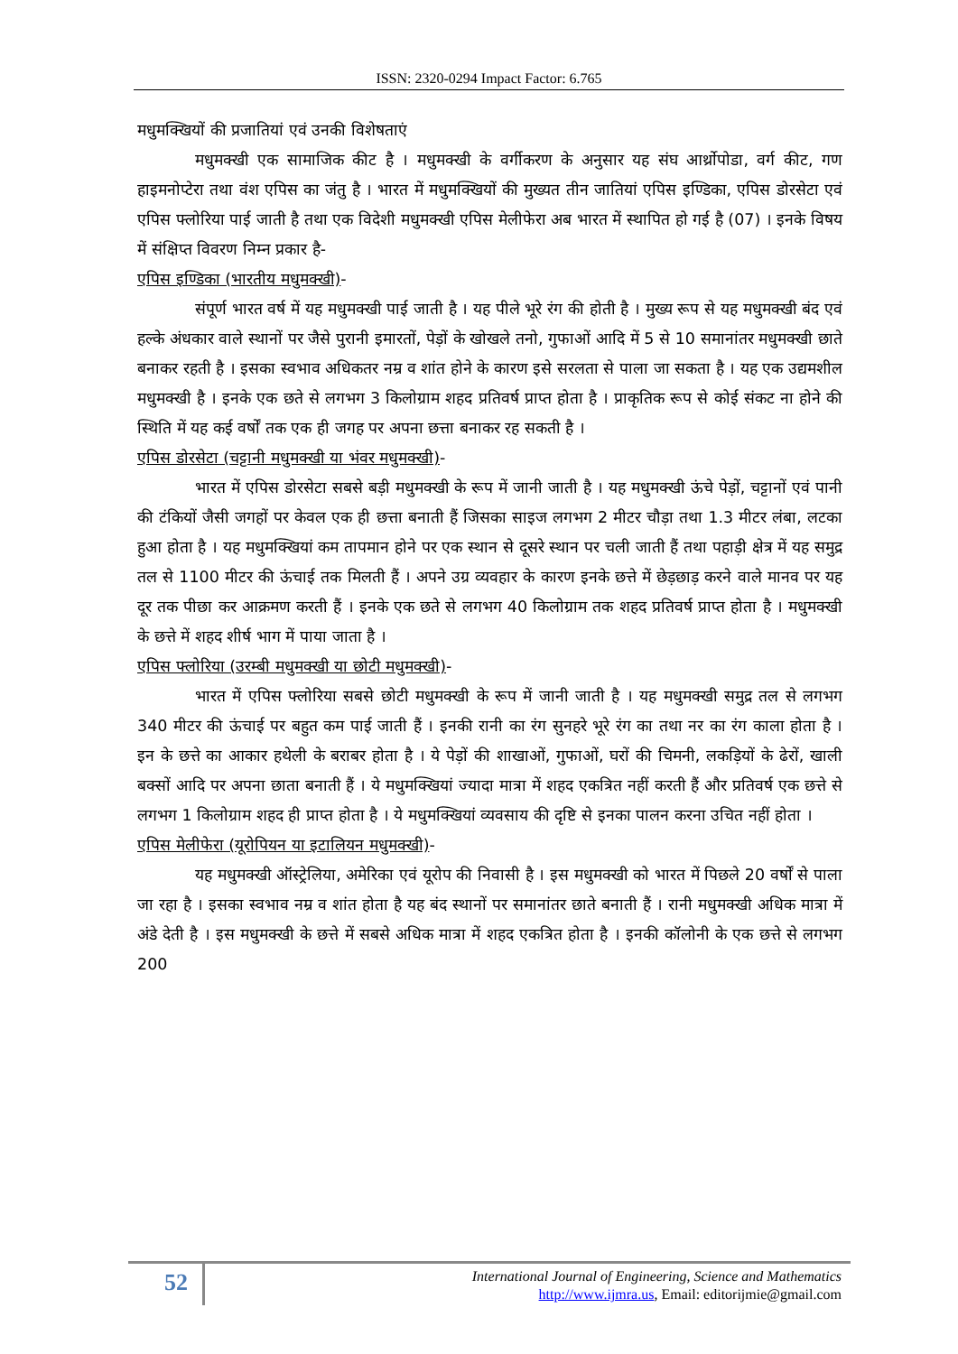ISSN: 2320-0294 Impact Factor: 6.765
मधुमक्खियों की प्रजातियां एवं उनकी विशेषताएं
मधुमक्खी एक सामाजिक कीट है । मधुमक्खी के वर्गीकरण के अनुसार यह संघ आर्थ्रोपोडा, वर्ग कीट, गण हाइमनोप्टेरा तथा वंश एपिस का जंतु है । भारत में मधुमक्खियों की मुख्यत तीन जातियां एपिस इण्डिका, एपिस डोरसेटा एवं एपिस फ्लोरिया पाई जाती है तथा एक विदेशी मधुमक्खी एपिस मेलीफेरा अब भारत में स्थापित हो गई है (07) । इनके विषय में संक्षिप्त विवरण निम्न प्रकार है-
एपिस इण्डिका (भारतीय मधुमक्खी)-
संपूर्ण भारत वर्ष में यह मधुमक्खी पाई जाती है । यह पीले भूरे रंग की होती है । मुख्य रूप से यह मधुमक्खी बंद एवं हल्के अंधकार वाले स्थानों पर जैसे पुरानी इमारतों, पेड़ों के खोखले तनो, गुफाओं आदि में 5 से 10 समानांतर मधुमक्खी छाते बनाकर रहती है । इसका स्वभाव अधिकतर नम्र व शांत होने के कारण इसे सरलता से पाला जा सकता है । यह एक उद्यमशील मधुमक्खी है । इनके एक छते से लगभग 3 किलोग्राम शहद प्रतिवर्ष प्राप्त होता है । प्राकृतिक रूप से कोई संकट ना होने की स्थिति में यह कई वर्षों तक एक ही जगह पर अपना छत्ता बनाकर रह सकती है ।
एपिस डोरसेटा (चट्टानी मधुमक्खी या भंवर मधुमक्खी)-
भारत में एपिस डोरसेटा सबसे बड़ी मधुमक्खी के रूप में जानी जाती है । यह मधुमक्खी ऊंचे पेड़ों, चट्टानों एवं पानी की टंकियों जैसी जगहों पर केवल एक ही छत्ता बनाती हैं जिसका साइज लगभग 2 मीटर चौड़ा तथा 1.3 मीटर लंबा, लटका हुआ होता है । यह मधुमक्खियां कम तापमान होने पर एक स्थान से दूसरे स्थान पर चली जाती हैं तथा पहाड़ी क्षेत्र में यह समुद्र तल से 1100 मीटर की ऊंचाई तक मिलती हैं । अपने उग्र व्यवहार के कारण इनके छत्ते में छेड़छाड़ करने वाले मानव पर यह दूर तक पीछा कर आक्रमण करती हैं । इनके एक छते से लगभग 40 किलोग्राम तक शहद प्रतिवर्ष प्राप्त होता है । मधुमक्खी के छत्ते में शहद शीर्ष भाग में पाया जाता है ।
एपिस फ्लोरिया (उरम्बी मधुमक्खी या छोटी मधुमक्खी)-
भारत में एपिस फ्लोरिया सबसे छोटी मधुमक्खी के रूप में जानी जाती है । यह मधुमक्खी समुद्र तल से लगभग 340 मीटर की ऊंचाई पर बहुत कम पाई जाती हैं । इनकी रानी का रंग सुनहरे भूरे रंग का तथा नर का रंग काला होता है । इन के छत्ते का आकार हथेली के बराबर होता है । ये पेड़ों की शाखाओं, गुफाओं, घरों की चिमनी, लकड़ियों के ढेरों, खाली बक्सों आदि पर अपना छाता बनाती हैं । ये मधुमक्खियां ज्यादा मात्रा में शहद एकत्रित नहीं करती हैं और प्रतिवर्ष एक छत्ते से लगभग 1 किलोग्राम शहद ही प्राप्त होता है । ये मधुमक्खियां व्यवसाय की दृष्टि से इनका पालन करना उचित नहीं होता ।
एपिस मेलीफेरा (यूरोपियन या इटालियन मधुमक्खी)-
यह मधुमक्खी ऑस्ट्रेलिया, अमेरिका एवं यूरोप की निवासी है । इस मधुमक्खी को भारत में पिछले 20 वर्षों से पाला जा रहा है । इसका स्वभाव नम्र व शांत होता है यह बंद स्थानों पर समानांतर छाते बनाती हैं । रानी मधुमक्खी अधिक मात्रा में अंडे देती है । इस मधुमक्खी के छत्ते में सबसे अधिक मात्रा में शहद एकत्रित होता है । इनकी कॉलोनी के एक छत्ते से लगभग 200
52
International Journal of Engineering, Science and Mathematics
http://www.ijmra.us, Email: editorijmie@gmail.com